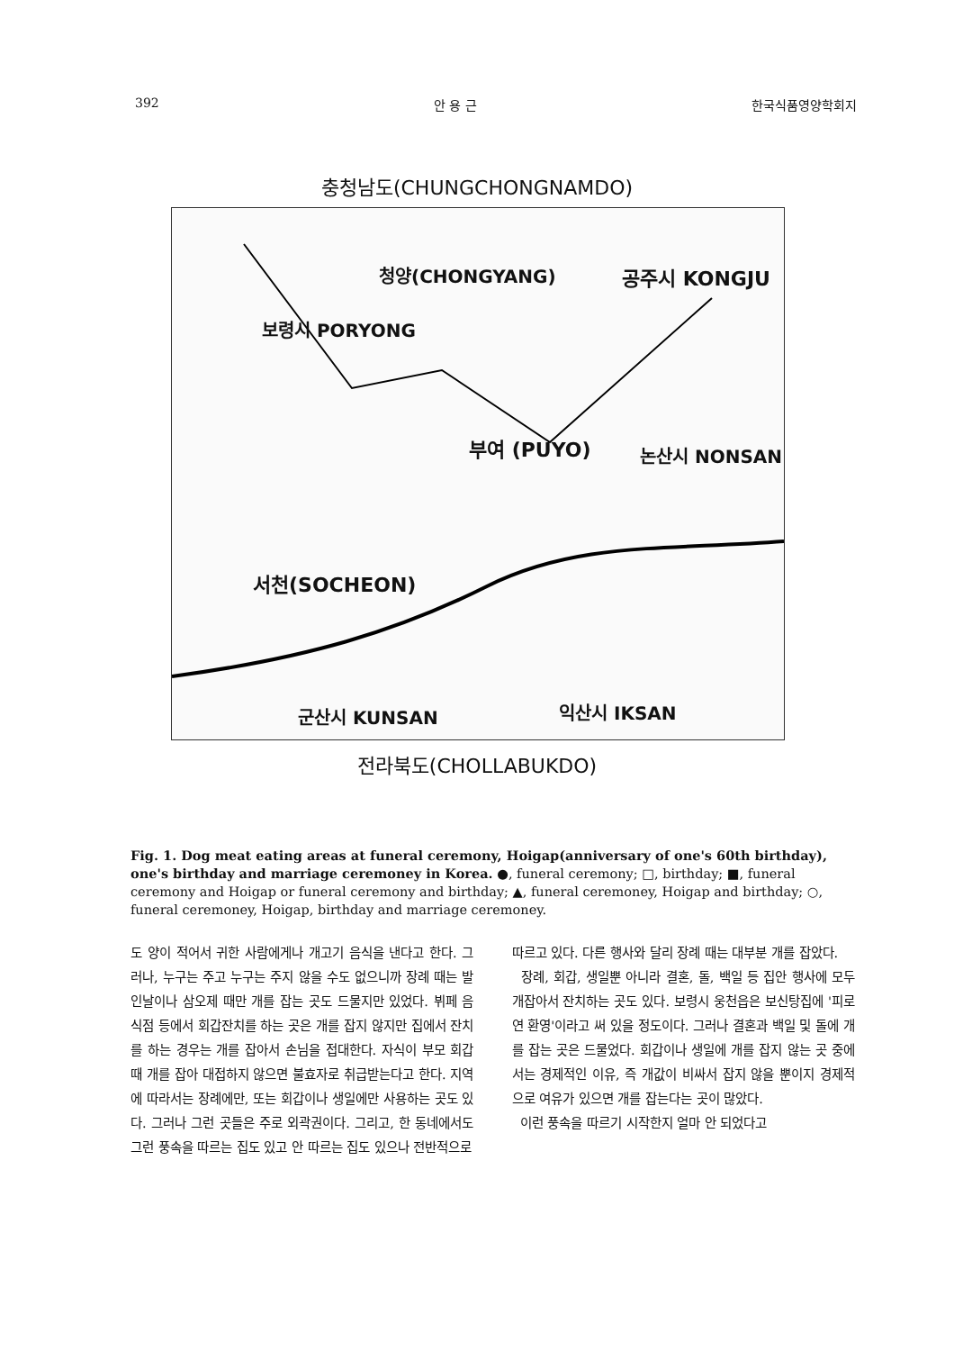392 안 용 근 한국식품영양학회지
충청남도(CHUNGCHONGNAMDO)
청양(CHONGYANG) 공주시 KONGJU
보령시 PORYONG
부여 (PUYO) 논산시 NONSAN
서천(SOCHEON)
익산시 IKSAN 군산시 KUNSAN
전라북도(CHOLLABUKDO)
Fig. 1. Dog meat eating areas at funeral ceremony, Hoigap(anniversary of one's 60th birthday), one's birthday and marriage ceremoney in Korea. ●, funeral ceremony; □, birthday; ■, funeral ceremony and Hoigap or funeral ceremony and birthday; ▲, funeral ceremoney, Hoigap and birthday; ○, funeral ceremoney, Hoigap, birthday and marriage ceremoney.
도 양이 적어서 귀한 사람에게나 개고기 음식을 낸다고 한다. 그러나, 누구는 주고 누구는 주지 않을 수도 없으니까 장례 때는 발인날이나 삼오제 때만 개를 잡는 곳도 드물지만 있었다. 뷔페 음식점 등에서 회갑잔치를 하는 곳은 개를 잡지 않지만 집에서 잔치를 하는 경우는 개를 잡아서 손님을 접대한다. 자식이 부모 회갑 때 개를 잡아 대접하지 않으면 불효자로 취급받는다고 한다. 지역에 따라서는 장례에만, 또는 회갑이나 생일에만 사용하는 곳도 있다. 그러나 그런 곳들은 주로 외곽권이다. 그리고, 한 동네에서도 그런 풍속을 따르는 집도 있고 안 따르는 집도 있으나 전반적으로
따르고 있다. 다른 행사와 달리 장례 때는 대부분 개를 잡았다.
장례, 회갑, 생일뿐 아니라 결혼, 돌, 백일 등 집안 행사에 모두 개잡아서 잔치하는 곳도 있다. 보령시 웅천읍은 보신탕집에 '피로연 환영'이라고 써 있을 정도이다. 그러나 결혼과 백일 및 돌에 개를 잡는 곳은 드물었다. 회갑이나 생일에 개를 잡지 않는 곳 중에서는 경제적인 이유, 즉 개값이 비싸서 잡지 않을 뿐이지 경제적으로 여유가 있으면 개를 잡는다는 곳이 많았다.
이런 풍속을 따르기 시작한지 얼마 안 되었다고